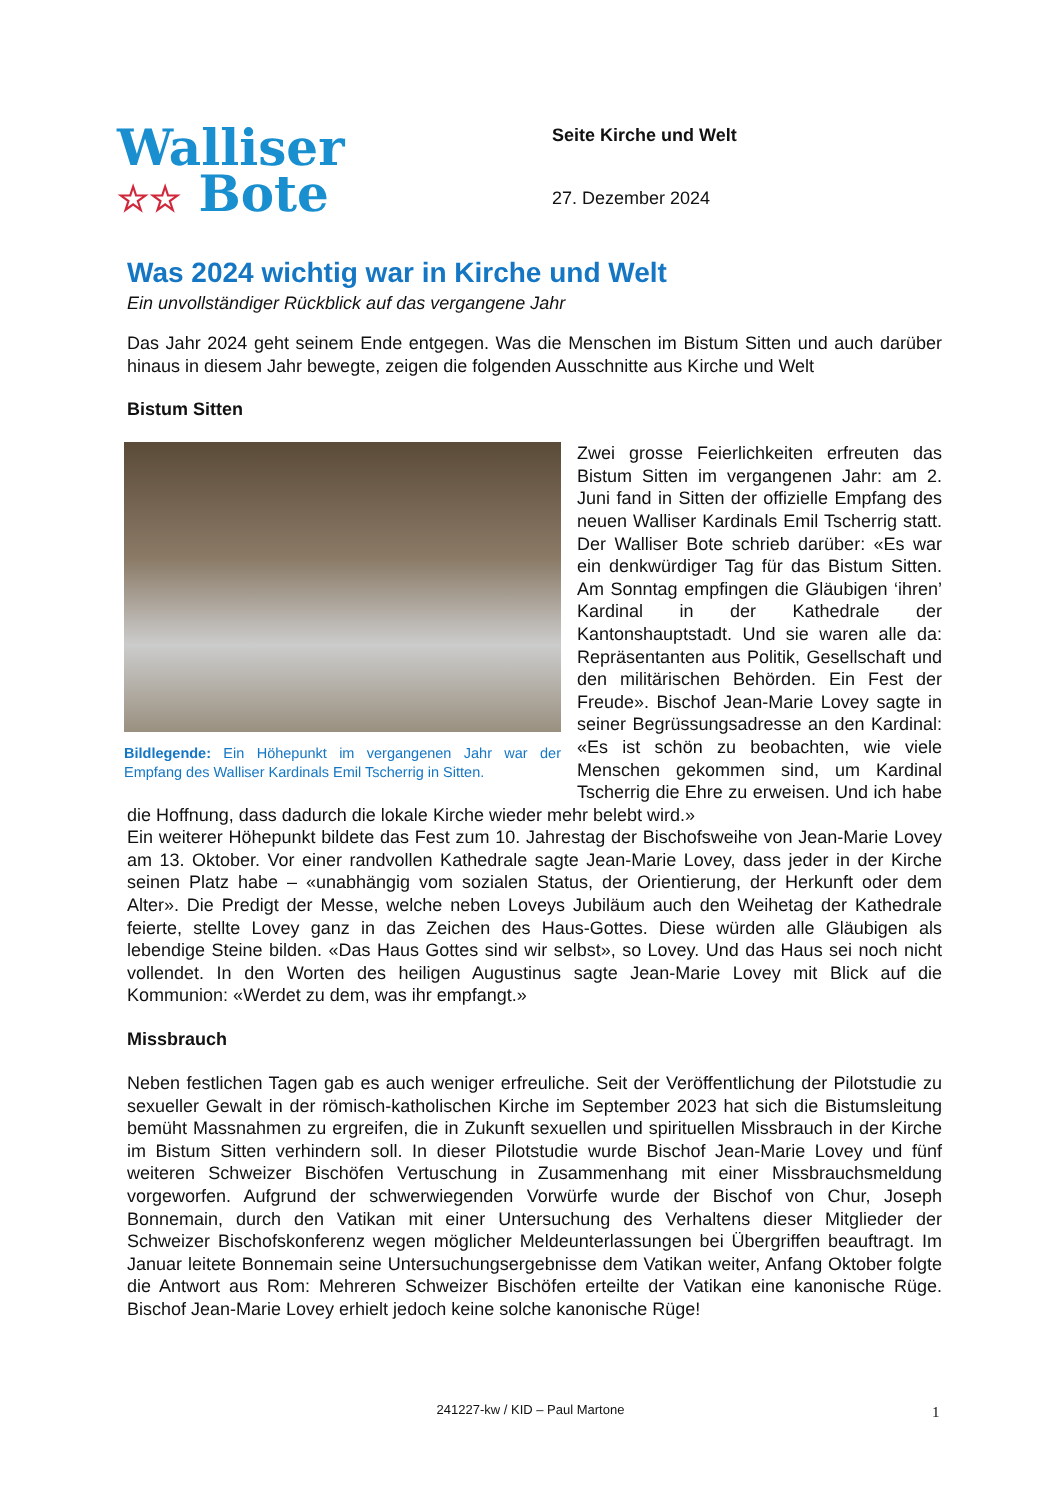Walliser
☆☆ Bote
Seite Kirche und Welt
27. Dezember 2024
Was 2024 wichtig war in Kirche und Welt
Ein unvollständiger Rückblick auf das vergangene Jahr
Das Jahr 2024 geht seinem Ende entgegen. Was die Menschen im Bistum Sitten und auch darüber hinaus in diesem Jahr bewegte, zeigen die folgenden Ausschnitte aus Kirche und Welt
Bistum Sitten
Bildlegende: Ein Höhepunkt im vergangenen Jahr war der Empfang des Walliser Kardinals Emil Tscherrig in Sitten.
Zwei grosse Feierlichkeiten erfreuten das Bistum Sitten im vergangenen Jahr: am 2. Juni fand in Sitten der offizielle Empfang des neuen Walliser Kardinals Emil Tscherrig statt. Der Walliser Bote schrieb darüber: «Es war ein denkwürdiger Tag für das Bistum Sitten. Am Sonntag empfingen die Gläubigen ‘ihren’ Kardinal in der Kathedrale der Kantonshauptstadt. Und sie waren alle da: Repräsentanten aus Politik, Gesellschaft und den militärischen Behörden. Ein Fest der Freude». Bischof Jean-Marie Lovey sagte in seiner Begrüssungsadresse an den Kardinal: «Es ist schön zu beobachten, wie viele Menschen gekommen sind, um Kardinal Tscherrig die Ehre zu erweisen. Und ich habe die Hoffnung, dass dadurch die lokale Kirche wieder mehr belebt wird.»
Ein weiterer Höhepunkt bildete das Fest zum 10. Jahrestag der Bischofsweihe von Jean-Marie Lovey am 13. Oktober. Vor einer randvollen Kathedrale sagte Jean-Marie Lovey, dass jeder in der Kirche seinen Platz habe – «unabhängig vom sozialen Status, der Orientierung, der Herkunft oder dem Alter». Die Predigt der Messe, welche neben Loveys Jubiläum auch den Weihetag der Kathedrale feierte, stellte Lovey ganz in das Zeichen des Haus-Gottes. Diese würden alle Gläubigen als lebendige Steine bilden. «Das Haus Gottes sind wir selbst», so Lovey. Und das Haus sei noch nicht vollendet. In den Worten des heiligen Augustinus sagte Jean-Marie Lovey mit Blick auf die Kommunion: «Werdet zu dem, was ihr empfangt.»
Missbrauch
Neben festlichen Tagen gab es auch weniger erfreuliche. Seit der Veröffentlichung der Pilotstudie zu sexueller Gewalt in der römisch-katholischen Kirche im September 2023 hat sich die Bistumsleitung bemüht Massnahmen zu ergreifen, die in Zukunft sexuellen und spirituellen Missbrauch in der Kirche im Bistum Sitten verhindern soll. In dieser Pilotstudie wurde Bischof Jean-Marie Lovey und fünf weiteren Schweizer Bischöfen Vertuschung in Zusammenhang mit einer Missbrauchsmeldung vorgeworfen. Aufgrund der schwerwiegenden Vorwürfe wurde der Bischof von Chur, Joseph Bonnemain, durch den Vatikan mit einer Untersuchung des Verhaltens dieser Mitglieder der Schweizer Bischofskonferenz wegen möglicher Meldeunterlassungen bei Übergriffen beauftragt. Im Januar leitete Bonnemain seine Untersuchungsergebnisse dem Vatikan weiter, Anfang Oktober folgte die Antwort aus Rom: Mehreren Schweizer Bischöfen erteilte der Vatikan eine kanonische Rüge. Bischof Jean-Marie Lovey erhielt jedoch keine solche kanonische Rüge!
241227-kw / KID – Paul Martone 1